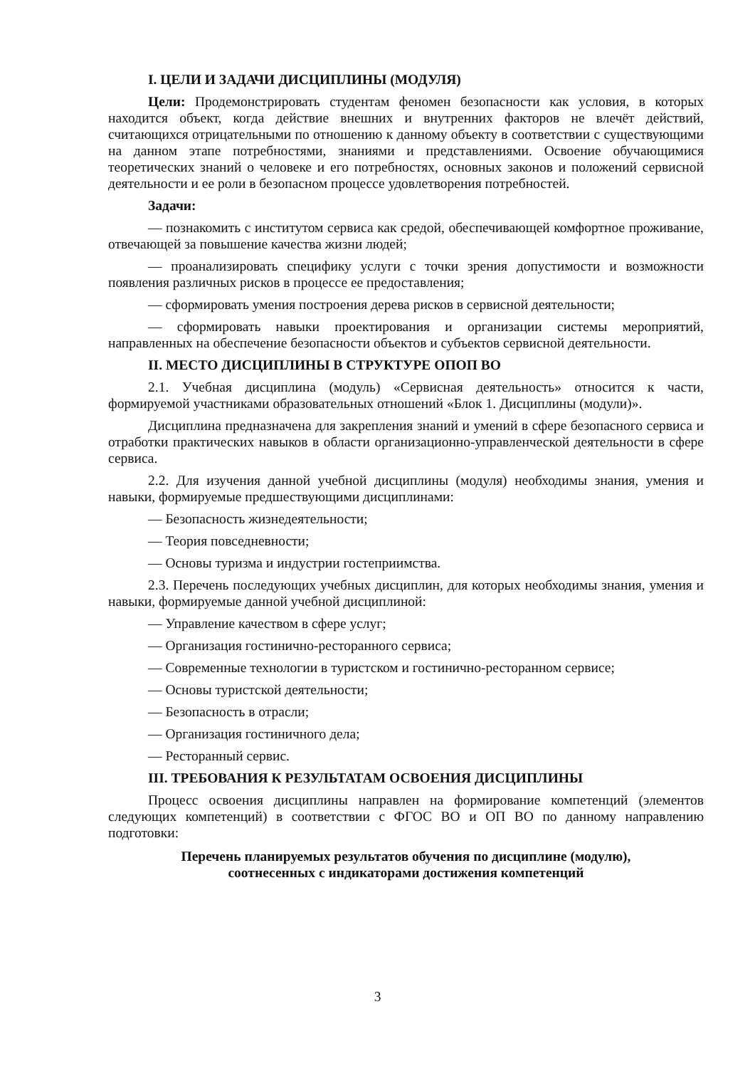I. ЦЕЛИ И ЗАДАЧИ ДИСЦИПЛИНЫ (МОДУЛЯ)
Цели: Продемонстрировать студентам феномен безопасности как условия, в которых находится объект, когда действие внешних и внутренних факторов не влечёт действий, считающихся отрицательными по отношению к данному объекту в соответствии с существующими на данном этапе потребностями, знаниями и представлениями. Освоение обучающимися теоретических знаний о человеке и его потребностях, основных законов и положений сервисной деятельности и ее роли в безопасном процессе удовлетворения потребностей.
Задачи:
— познакомить с институтом сервиса как средой, обеспечивающей комфортное проживание, отвечающей за повышение качества жизни людей;
— проанализировать специфику услуги с точки зрения допустимости и возможности появления различных рисков в процессе ее предоставления;
— сформировать умения построения дерева рисков в сервисной деятельности;
— сформировать навыки проектирования и организации системы мероприятий, направленных на обеспечение безопасности объектов и субъектов сервисной деятельности.
II. МЕСТО ДИСЦИПЛИНЫ В СТРУКТУРЕ ОПОП ВО
2.1. Учебная дисциплина (модуль) «Сервисная деятельность» относится к части, формируемой участниками образовательных отношений «Блок 1. Дисциплины (модули)».
Дисциплина предназначена для закрепления знаний и умений в сфере безопасного сервиса и отработки практических навыков в области организационно-управленческой деятельности в сфере сервиса.
2.2. Для изучения данной учебной дисциплины (модуля) необходимы знания, умения и навыки, формируемые предшествующими дисциплинами:
— Безопасность жизнедеятельности;
— Теория повседневности;
— Основы туризма и индустрии гостеприимства.
2.3. Перечень последующих учебных дисциплин, для которых необходимы знания, умения и навыки, формируемые данной учебной дисциплиной:
— Управление качеством в сфере услуг;
— Организация гостинично-ресторанного сервиса;
— Современные технологии в туристском и гостинично-ресторанном сервисе;
— Основы туристской деятельности;
— Безопасность в отрасли;
— Организация гостиничного дела;
— Ресторанный сервис.
III. ТРЕБОВАНИЯ К РЕЗУЛЬТАТАМ ОСВОЕНИЯ ДИСЦИПЛИНЫ
Процесс освоения дисциплины направлен на формирование компетенций (элементов следующих компетенций) в соответствии с ФГОС ВО и ОП ВО по данному направлению подготовки:
Перечень планируемых результатов обучения по дисциплине (модулю),
соотнесенных с индикаторами достижения компетенций
3